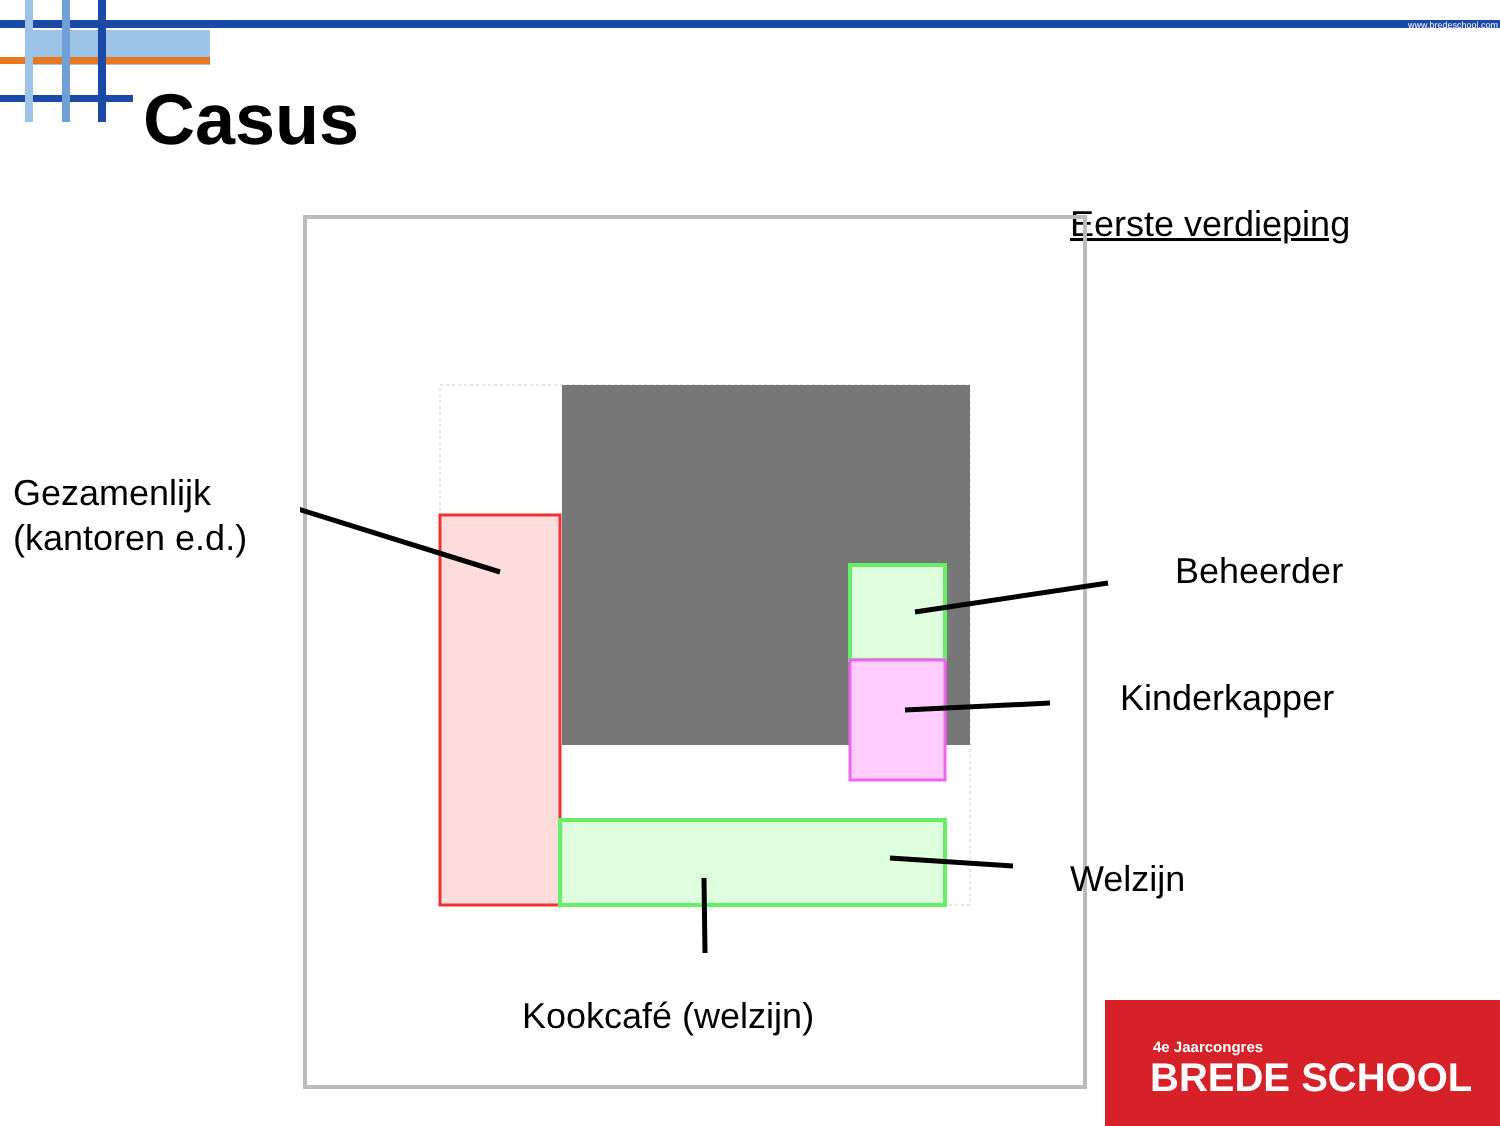www.bredeschool.com
Casus
Eerste verdieping
Gezamenlijk
(kantoren e.d.)
Beheerder
Kinderkapper
Welzijn
Kookcafé (welzijn)
4e Jaarcongres
BREDE SCHOOL